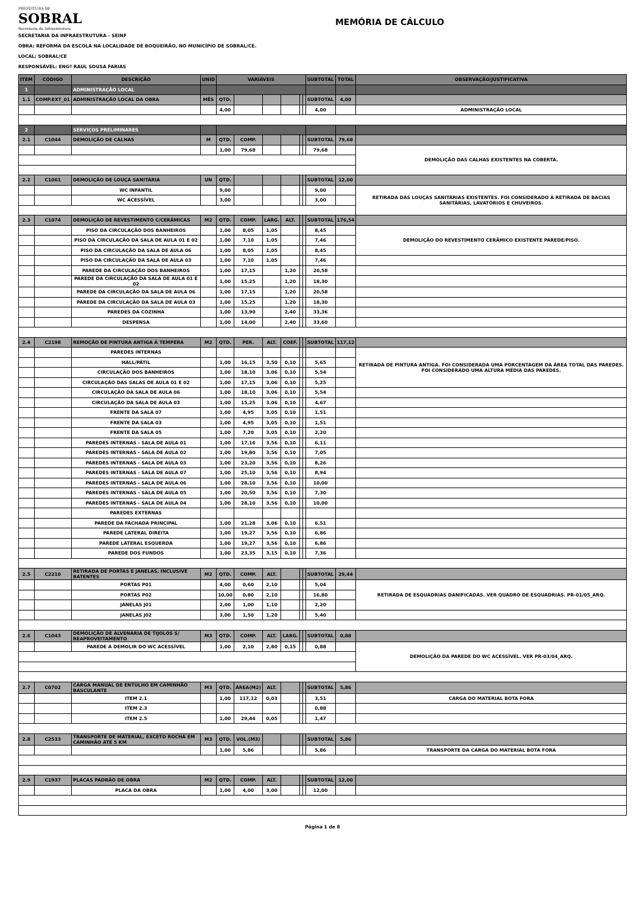PREFEITURA DE
SOBRAL
Secretaria da Infraestrutura
MEMÓRIA DE CÁLCULO
SECRETARIA DA INFRAESTRUTURA - SEINF
OBRA: REFORMA DA ESCOLA NA LOCALIDADE DE BOQUEIRÃO, NO MUNICÍPIO DE SOBRAL/CE.
LOCAL: SOBRAL/CE
RESPONSÁVEL: ENGº RAUL SOUSA FARIAS
| ITEM | CÓDIGO | DESCRIÇÃO | UNID | VARIÁVEIS | | | | | | SUBTOTAL | TOTAL | OBSERVAÇÃO/JUSTIFICATIVA |
| --- | --- | --- | --- | --- | --- | --- | --- | --- | --- | --- | --- | --- |
| 1 | | ADMINISTRAÇÃO LOCAL | | | | | | | | | | |
| 1.1 | COMP.EXT_01 | ADMINISTRAÇÃO LOCAL DA OBRA | MÊS | QTD. | | | | | | SUBTOTAL | 4,00 | |
| | | | | 4,00 | | | | | | 4,00 | | ADMINISTRAÇÃO LOCAL |
| 2 | | SERVIÇOS PRELIMINARES | | | | | | | | | | |
| 2.1 | C1044 | DEMOLIÇÃO DE CALHAS | M | QTD. | COMP. | | | | | SUBTOTAL | 79,68 | |
| | | | | 1,00 | 79,68 | | | | | 79,68 | | DEMOLIÇÃO DAS CALHAS EXISTENTES NA COBERTA. |
| 2.2 | C1061 | DEMOLIÇÃO DE LOUÇA SANITÁRIA | UN | QTD. | | | | | | SUBTOTAL | 12,00 | |
| | | WC INFANTIL | | 9,00 | | | | | | 9,00 | | RETIRADA DAS LOUÇAS SANITÁRIAS EXISTENTES. FOI CONSIDERADO A RETIRADA DE BACIAS SANITÁRIAS, LAVATÓRIOS E CHUVEIROS. |
| | | WC ACESSÍVEL | | 3,00 | | | | | | 3,00 | | |
| 2.3 | C1074 | DEMOLIÇÃO DE REVESTIMENTO C/CERÂMICAS | M2 | QTD. | COMP. | LARG. | ALT. | | | SUBTOTAL | 176,54 | |
| | | PISO DA CIRCULAÇÃO DOS BANHEIROS | | 1,00 | 8,05 | 1,05 | | | | 8,45 | | DEMOLIÇÃO DO REVESTIMENTO CERÂMICO EXISTENTE PAREDE/PISO. |
| | | PISO DA CIRCULAÇÃO DA SALA DE AULA 01 E 02 | | 1,00 | 7,10 | 1,05 | | | | 7,46 | | |
| | | PISO DA CIRCULAÇÃO DA SALA DE AULA 06 | | 1,00 | 8,05 | 1,05 | | | | 8,45 | | |
| | | PISO DA CIRCULAÇÃO DA SALA DE AULA 03 | | 1,00 | 7,10 | 1,05 | | | | 7,46 | | |
| | | PAREDE DA CIRCULAÇÃO DOS BANHEIROS | | 1,00 | 17,15 | | 1,20 | | | 20,58 | | |
| | | PAREDE DA CIRCULAÇÃO DA SALA DE AULA 01 E 02 | | 1,00 | 15,25 | | 1,20 | | | 18,30 | | |
| | | PAREDE DA CIRCULAÇÃO DA SALA DE AULA 06 | | 1,00 | 17,15 | | 1,20 | | | 20,58 | | |
| | | PAREDE DA CIRCULAÇÃO DA SALA DE AULA 03 | | 1,00 | 15,25 | | 1,20 | | | 18,30 | | |
| | | PAREDES DA COZINHA | | 1,00 | 13,90 | | 2,40 | | | 33,36 | | |
| | | DESPENSA | | 1,00 | 14,00 | | 2,40 | | | 33,60 | | |
| 2.4 | C2198 | REMOÇÃO DE PINTURA ANTIGA À TEMPERA | M2 | QTD. | PER. | ALT. | COEF. | | | SUBTOTAL | 117,12 | |
| | | PAREDES INTERNAS | | | | | | | | | | RETIRADA DE PINTURA ANTIGA. FOI CONSIDERADA UMA PORCENTAGEM DA ÁREA TOTAL DAS PAREDES. FOI CONSIDERADO UMA ALTURA MÉDIA DAS PAREDES. |
| | | HALL/PÁTIL | | 1,00 | 16,15 | 3,50 | 0,10 | | | 5,65 | | |
| | | CIRCULAÇÃO DOS BANHEIROS | | 1,00 | 18,10 | 3,06 | 0,10 | | | 5,54 | | |
| | | CIRCULAÇÃO DAS SALAS DE AULA 01 E 02 | | 1,00 | 17,15 | 3,06 | 0,10 | | | 5,25 | | |
| | | CIRCULAÇÃO DA SALA DE AULA 06 | | 1,00 | 18,10 | 3,06 | 0,10 | | | 5,54 | | |
| | | CIRCULAÇÃO DA SALA DE AULA 03 | | 1,00 | 15,25 | 3,06 | 0,10 | | | 4,67 | | |
| | | FRENTE DA SALA 07 | | 1,00 | 4,95 | 3,05 | 0,10 | | | 1,51 | | |
| | | FRENTE DA SALA 03 | | 1,00 | 4,95 | 3,05 | 0,10 | | | 1,51 | | |
| | | FRENTE DA SALA 05 | | 1,00 | 7,20 | 3,05 | 0,10 | | | 2,20 | | |
| | | PAREDES INTERNAS - SALA DE AULA 01 | | 1,00 | 17,16 | 3,56 | 0,10 | | | 6,11 | | |
| | | PAREDES INTERNAS - SALA DE AULA 02 | | 1,00 | 19,80 | 3,56 | 0,10 | | | 7,05 | | |
| | | PAREDES INTERNAS - SALA DE AULA 03 | | 1,00 | 23,20 | 3,56 | 0,10 | | | 8,26 | | |
| | | PAREDES INTERNAS - SALA DE AULA 07 | | 1,00 | 25,10 | 3,56 | 0,10 | | | 8,94 | | |
| | | PAREDES INTERNAS - SALA DE AULA 06 | | 1,00 | 28,10 | 3,56 | 0,10 | | | 10,00 | | |
| | | PAREDES INTERNAS - SALA DE AULA 05 | | 1,00 | 20,50 | 3,56 | 0,10 | | | 7,30 | | |
| | | PAREDES INTERNAS - SALA DE AULA 04 | | 1,00 | 28,10 | 3,56 | 0,10 | | | 10,00 | | |
| | | PAREDES EXTERNAS | | | | | | | | | | |
| | | PAREDE DA FACHADA PRINCIPAL | | 1,00 | 21,28 | 3,06 | 0,10 | | | 6,51 | | |
| | | PAREDE LATERAL DIREITA | | 1,00 | 19,27 | 3,56 | 0,10 | | | 6,86 | | |
| | | PAREDE LATERAL ESQUERDA | | 1,00 | 19,27 | 3,56 | 0,10 | | | 6,86 | | |
| | | PAREDE DOS FUNDOS | | 1,00 | 23,35 | 3,15 | 0,10 | | | 7,36 | | |
| 2.5 | C2210 | RETIRADA DE PORTAS E JANELAS, INCLUSIVE BATENTES | M2 | QTD. | COMP. | ALT. | | | | SUBTOTAL | 29,44 | |
| | | PORTAS P01 | | 4,00 | 0,60 | 2,10 | | | | 5,04 | | RETIRADA DE ESQUADRIAS DANIFICADAS. VER QUADRO DE ESQUADRIAS. PR-01/05_ARQ. |
| | | PORTAS P02 | | 10,00 | 0,80 | 2,10 | | | | 16,80 | | |
| | | JANELAS J01 | | 2,00 | 1,00 | 1,10 | | | | 2,20 | | |
| | | JANELAS J02 | | 3,00 | 1,50 | 1,20 | | | | 5,40 | | |
| 2.6 | C1043 | DEMOLIÇÃO DE ALVENARIA DE TIJOLOS S/ REAPROVEITAMENTO | M3 | QTD. | COMP. | ALT. | LARG. | | | SUBTOTAL | 0,88 | |
| | | PAREDE A DEMOLIR DO WC ACESSÍVEL | | 1,00 | 2,10 | 2,80 | 0,15 | | | 0,88 | | DEMOLIÇÃO DA PAREDE DO WC ACESSÍVEL. VER PR-03/04_ARQ. |
| 2.7 | C0702 | CARGA MANUAL DE ENTULHO EM CAMINHÃO BASCULANTE | M3 | QTD. | ÁREA(M2) | ALT. | | | | SUBTOTAL | 5,86 | |
| | | ITEM 2.1 | | 1,00 | 117,12 | 0,03 | | | | 3,51 | | CARGA DO MATERIAL BOTA FORA |
| | | ITEM 2.3 | | | | | | | | 0,88 | | |
| | | ITEM 2.5 | | 1,00 | 29,44 | 0,05 | | | | 1,47 | | |
| 2.8 | C2533 | TRANSPORTE DE MATERIAL, EXCETO ROCHA EM CAMINHÃO ATÉ 5 KM | M3 | QTD. | VOL.(M3) | | | | | SUBTOTAL | 5,86 | |
| | | | | 1,00 | 5,86 | | | | | 5,86 | | TRANSPORTE DA CARGA DO MATERIAL BOTA FORA |
| 2.9 | C1937 | PLACAS PADRÃO DE OBRA | M2 | QTD. | COMP. | ALT. | | | | SUBTOTAL | 12,00 | |
| | | PLACA DA OBRA | | 1,00 | 4,00 | 3,00 | | | | 12,00 | | |
Página 1 de 8